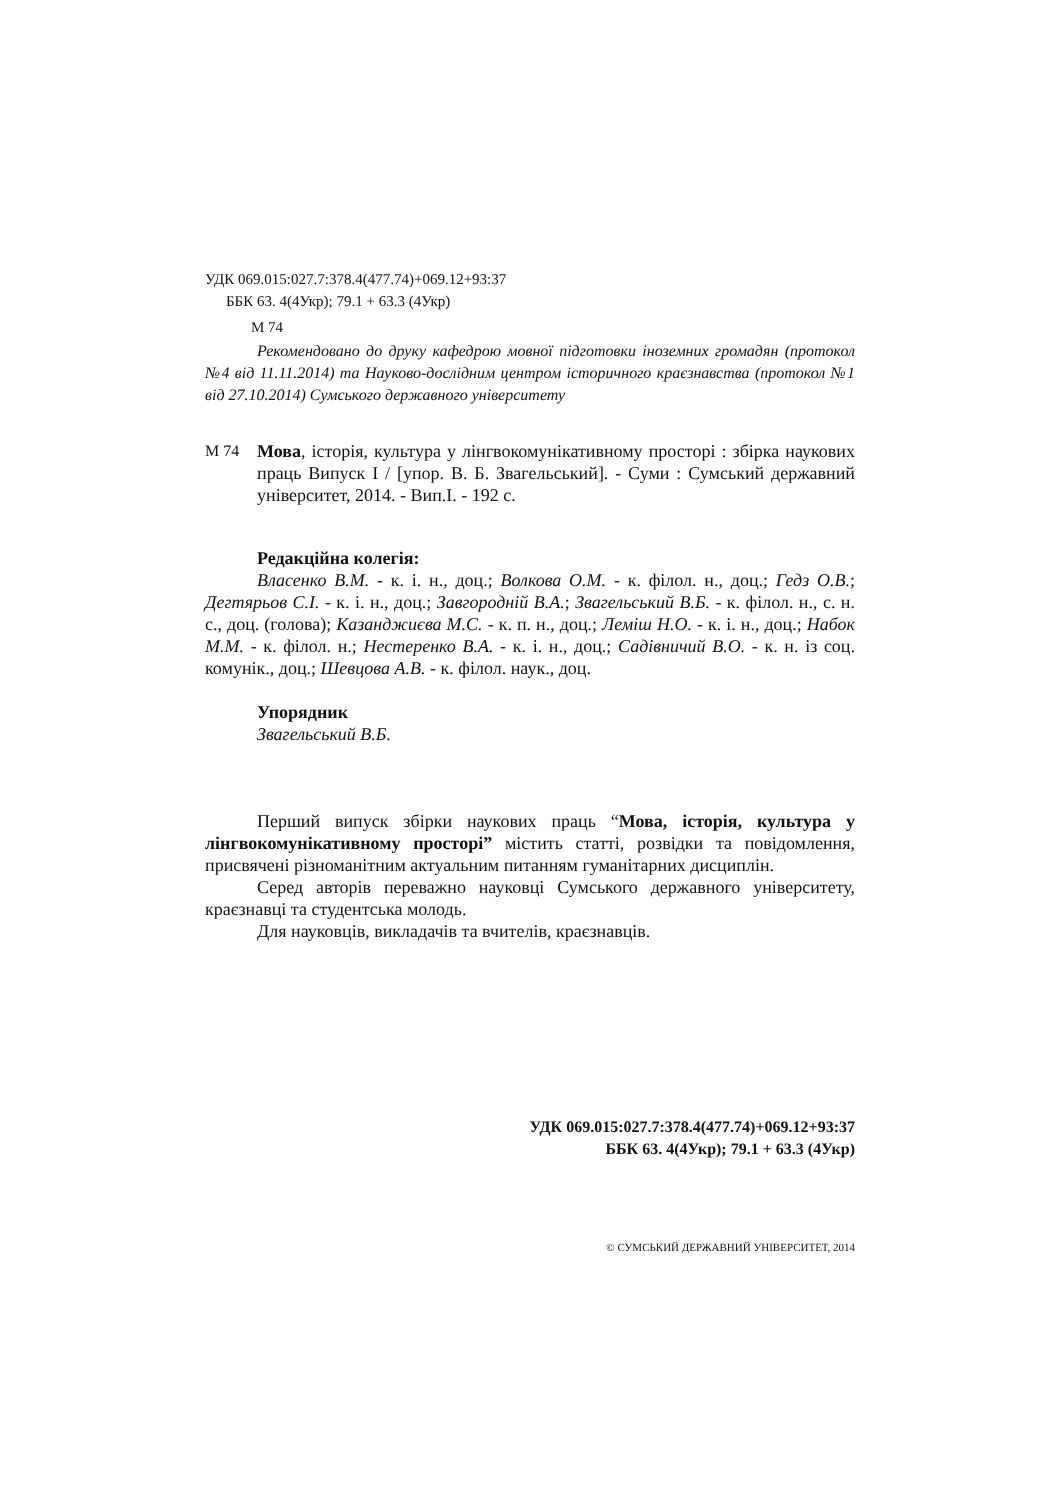УДК 069.015:027.7:378.4(477.74)+069.12+93:37
ББК 63. 4(4Укр); 79.1 + 63.3 (4Укр)
М 74
Рекомендовано до друку кафедрою мовної підготовки іноземних громадян (протокол №4 від 11.11.2014) та Науково-дослідним центром історичного краєзнавства (протокол №1 від 27.10.2014) Сумського державного університету
М 74 Мова, історія, культура у лінгвокомунікативному просторі : збірка наукових праць Випуск I / [упор. В. Б. Звагельський]. - Суми : Сумський державний університет, 2014. - Вип.I. - 192 с.
Редакційна колегія:
Власенко В.М. - к. і. н., доц.; Волкова О.М. - к. філол. н., доц.; Гедз О.В.; Дегтярьов С.І. - к. і. н., доц.; Завгородній В.А.; Звагельський В.Б. - к. філол. н., с. н. с., доц. (голова); Казанджиєва М.С. - к. п. н., доц.; Леміш Н.О. - к. і. н., доц.; Набок М.М. - к. філол. н.; Нестеренко В.А. - к. і. н., доц.; Садівничий В.О. - к. н. із соц. комунік., доц.; Шевцова А.В. - к. філол. наук., доц.
Упорядник
Звагельський В.Б.
Перший випуск збірки наукових праць “Мова, історія, культура у лінгвокомунікативному просторі” містить статті, розвідки та повідомлення, присвячені різноманітним актуальним питанням гуманітарних дисциплін.
Серед авторів переважно науковці Сумського державного університету, краєзнавці та студентська молодь.
Для науковців, викладачів та вчителів, краєзнавців.
УДК 069.015:027.7:378.4(477.74)+069.12+93:37
ББК 63. 4(4Укр); 79.1 + 63.3 (4Укр)
© СУМСЬКИЙ ДЕРЖАВНИЙ УНІВЕРСИТЕТ, 2014